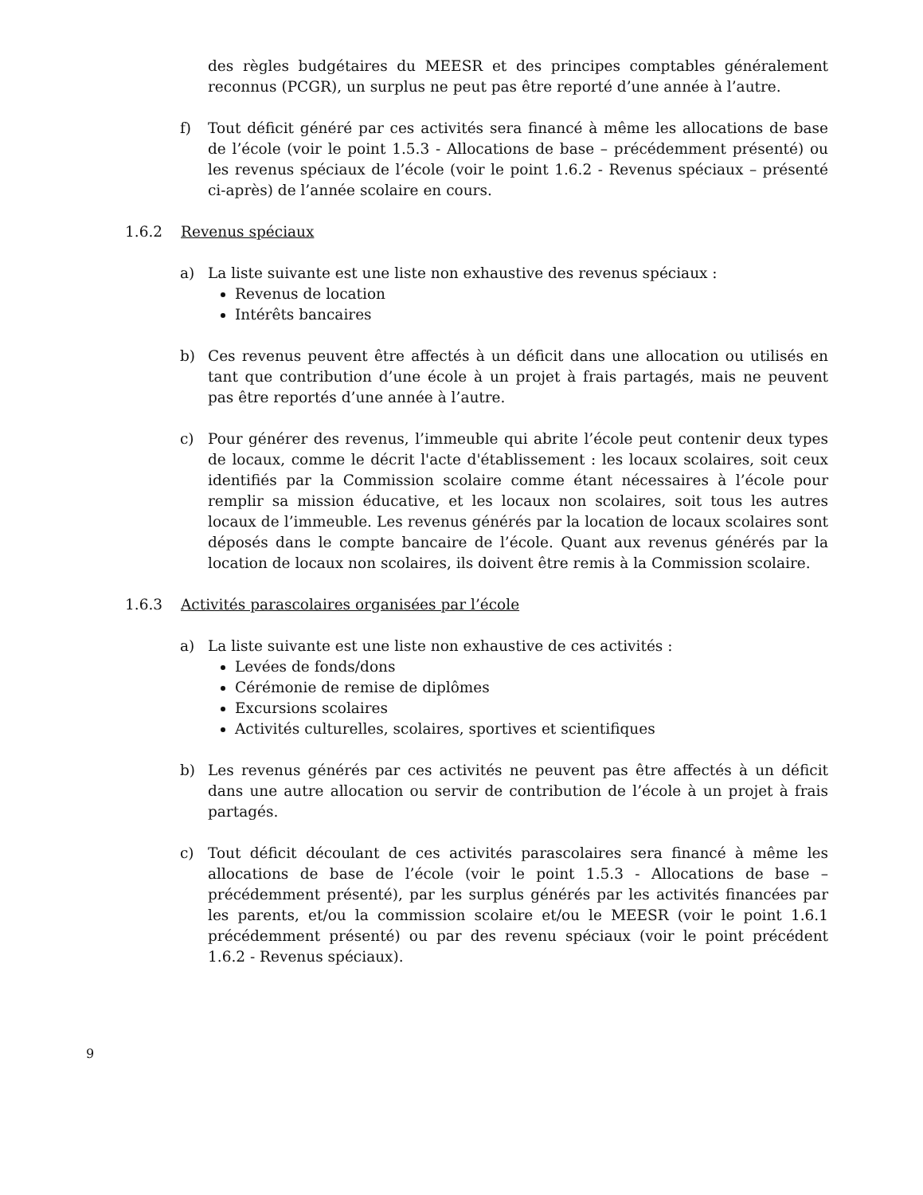des règles budgétaires du MEESR et des principes comptables généralement reconnus (PCGR), un surplus ne peut pas être reporté d’une année à l’autre.
f) Tout déficit généré par ces activités sera financé à même les allocations de base de l’école (voir le point 1.5.3 - Allocations de base – précédemment présenté) ou les revenus spéciaux de l’école (voir le point 1.6.2 - Revenus spéciaux – présenté ci-après) de l’année scolaire en cours.
1.6.2 Revenus spéciaux
a) La liste suivante est une liste non exhaustive des revenus spéciaux :
Revenus de location
Intérêts bancaires
b) Ces revenus peuvent être affectés à un déficit dans une allocation ou utilisés en tant que contribution d’une école à un projet à frais partagés, mais ne peuvent pas être reportés d’une année à l’autre.
c) Pour générer des revenus, l’immeuble qui abrite l’école peut contenir deux types de locaux, comme le décrit l'acte d'établissement : les locaux scolaires, soit ceux identifiés par la Commission scolaire comme étant nécessaires à l’école pour remplir sa mission éducative, et les locaux non scolaires, soit tous les autres locaux de l’immeuble. Les revenus générés par la location de locaux scolaires sont déposés dans le compte bancaire de l’école. Quant aux revenus générés par la location de locaux non scolaires, ils doivent être remis à la Commission scolaire.
1.6.3 Activités parascolaires organisées par l’école
a) La liste suivante est une liste non exhaustive de ces activités :
Levées de fonds/dons
Cérémonie de remise de diplômes
Excursions scolaires
Activités culturelles, scolaires, sportives et scientifiques
b) Les revenus générés par ces activités ne peuvent pas être affectés à un déficit dans une autre allocation ou servir de contribution de l’école à un projet à frais partagés.
c) Tout déficit découlant de ces activités parascolaires sera financé à même les allocations de base de l’école (voir le point 1.5.3 - Allocations de base – précédemment présenté), par les surplus générés par les activités financées par les parents, et/ou la commission scolaire et/ou le MEESR (voir le point 1.6.1 précédemment présenté) ou par des revenu spéciaux (voir le point précédent 1.6.2 - Revenus spéciaux).
9